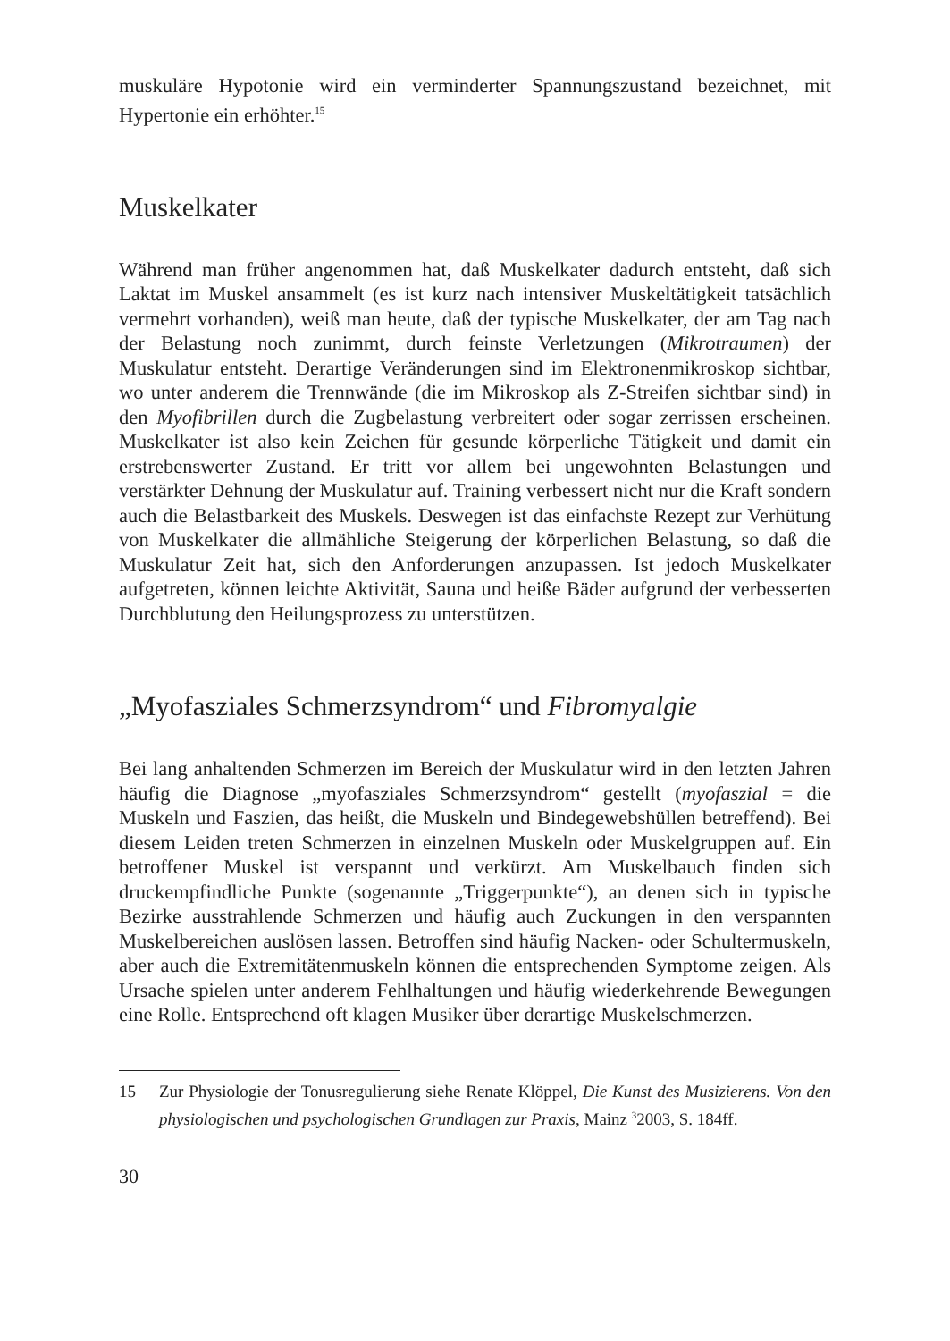muskuläre Hypotonie wird ein verminderter Spannungszustand bezeichnet, mit Hypertonie ein erhöhter.<sup>15</sup>
Muskelkater
Während man früher angenommen hat, daß Muskelkater dadurch entsteht, daß sich Laktat im Muskel ansammelt (es ist kurz nach intensiver Muskeltätigkeit tatsächlich vermehrt vorhanden), weiß man heute, daß der typische Muskelkater, der am Tag nach der Belastung noch zunimmt, durch feinste Verletzungen (Mikrotraumen) der Muskulatur entsteht. Derartige Veränderungen sind im Elektronenmikroskop sichtbar, wo unter anderem die Trennwände (die im Mikroskop als Z-Streifen sichtbar sind) in den Myofibrillen durch die Zugbelastung verbreitert oder sogar zerrissen erscheinen. Muskelkater ist also kein Zeichen für gesunde körperliche Tätigkeit und damit ein erstrebenswerter Zustand. Er tritt vor allem bei ungewohnten Belastungen und verstärkter Dehnung der Muskulatur auf. Training verbessert nicht nur die Kraft sondern auch die Belastbarkeit des Muskels. Deswegen ist das einfachste Rezept zur Verhütung von Muskelkater die allmähliche Steigerung der körperlichen Belastung, so daß die Muskulatur Zeit hat, sich den Anforderungen anzupassen. Ist jedoch Muskelkater aufgetreten, können leichte Aktivität, Sauna und heiße Bäder aufgrund der verbesserten Durchblutung den Heilungsprozess zu unterstützen.
„Myofasziales Schmerzsyndrom“ und Fibromyalgie
Bei lang anhaltenden Schmerzen im Bereich der Muskulatur wird in den letzten Jahren häufig die Diagnose „myofasziales Schmerzsyndrom“ gestellt (myofaszial = die Muskeln und Faszien, das heißt, die Muskeln und Bindegewebshüllen betreffend). Bei diesem Leiden treten Schmerzen in einzelnen Muskeln oder Muskelgruppen auf. Ein betroffener Muskel ist verspannt und verkürzt. Am Muskelbauch finden sich druckempfindliche Punkte (sogenannte „Triggerpunkte“), an denen sich in typische Bezirke ausstrahlende Schmerzen und häufig auch Zuckungen in den verspannten Muskelbereichen auslösen lassen. Betroffen sind häufig Nacken- oder Schultermuskeln, aber auch die Extremitätenmuskeln können die entsprechenden Symptome zeigen. Als Ursache spielen unter anderem Fehlhaltungen und häufig wiederkehrende Bewegungen eine Rolle. Entsprechend oft klagen Musiker über derartige Muskelschmerzen.
15 Zur Physiologie der Tonusregulierung siehe Renate Klöppel, Die Kunst des Musizierens. Von den physiologischen und psychologischen Grundlagen zur Praxis, Mainz <sup>3</sup>2003, S. 184ff.
30